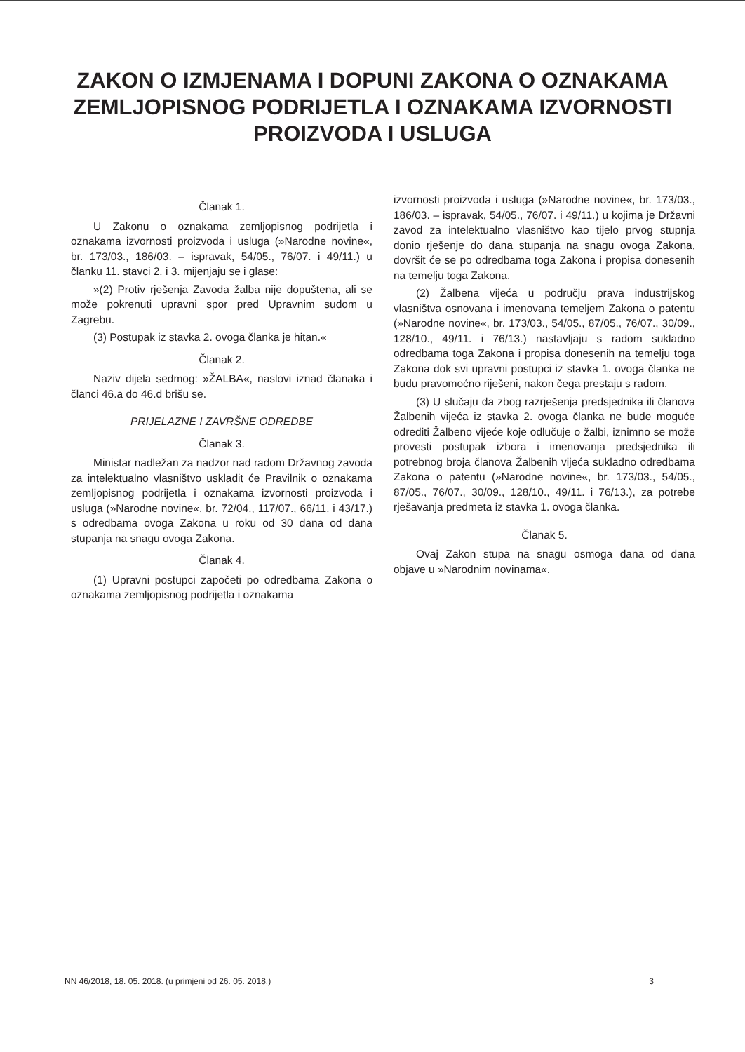ZAKON O IZMJENAMA I DOPUNI ZAKONA O OZNAKAMA
ZEMLJOPISNOG PODRIJETLA I OZNAKAMA IZVORNOSTI
PROIZVODA I USLUGA
Članak 1.
U Zakonu o oznakama zemljopisnog podrijetla i oznakama izvornosti proizvoda i usluga (»Narodne novine«, br. 173/03., 186/03. – ispravak, 54/05., 76/07. i 49/11.) u članku 11. stavci 2. i 3. mijenjaju se i glase:
»(2) Protiv rješenja Zavoda žalba nije dopuštena, ali se može pokrenuti upravni spor pred Upravnim sudom u Zagrebu.
(3) Postupak iz stavka 2. ovoga članka je hitan.«
Članak 2.
Naziv dijela sedmog: »ŽALBA«, naslovi iznad članaka i članci 46.a do 46.d brišu se.
PRIJELAZNE I ZAVRŠNE ODREDBE
Članak 3.
Ministar nadležan za nadzor nad radom Državnog zavoda za intelektualno vlasništvo uskladit će Pravilnik o oznakama zemljopisnog podrijetla i oznakama izvornosti proizvoda i usluga (»Narodne novine«, br. 72/04., 117/07., 66/11. i 43/17.) s odredbama ovoga Zakona u roku od 30 dana od dana stupanja na snagu ovoga Zakona.
Članak 4.
(1) Upravni postupci započeti po odredbama Zakona o oznakama zemljopisnog podrijetla i oznakama
izvornosti proizvoda i usluga (»Narodne novine«, br. 173/03., 186/03. – ispravak, 54/05., 76/07. i 49/11.) u kojima je Državni zavod za intelektualno vlasništvo kao tijelo prvog stupnja donio rješenje do dana stupanja na snagu ovoga Zakona, dovršit će se po odredbama toga Zakona i propisa donesenih na temelju toga Zakona.
(2) Žalbena vijeća u području prava industrijskog vlasništva osnovana i imenovana temeljem Zakona o patentu (»Narodne novine«, br. 173/03., 54/05., 87/05., 76/07., 30/09., 128/10., 49/11. i 76/13.) nastavljaju s radom sukladno odredbama toga Zakona i propisa donesenih na temelju toga Zakona dok svi upravni postupci iz stavka 1. ovoga članka ne budu pravomoćno riješeni, nakon čega prestaju s radom.
(3) U slučaju da zbog razrješenja predsjednika ili članova Žalbenih vijeća iz stavka 2. ovoga članka ne bude moguće odrediti Žalbeno vijeće koje odlučuje o žalbi, iznimno se može provesti postupak izbora i imenovanja predsjednika ili potrebnog broja članova Žalbenih vijeća sukladno odredbama Zakona o patentu (»Narodne novine«, br. 173/03., 54/05., 87/05., 76/07., 30/09., 128/10., 49/11. i 76/13.), za potrebe rješavanja predmeta iz stavka 1. ovoga članka.
Članak 5.
Ovaj Zakon stupa na snagu osmoga dana od dana objave u »Narodnim novinama«.
NN 46/2018, 18. 05. 2018. (u primjeni od 26. 05. 2018.) 3